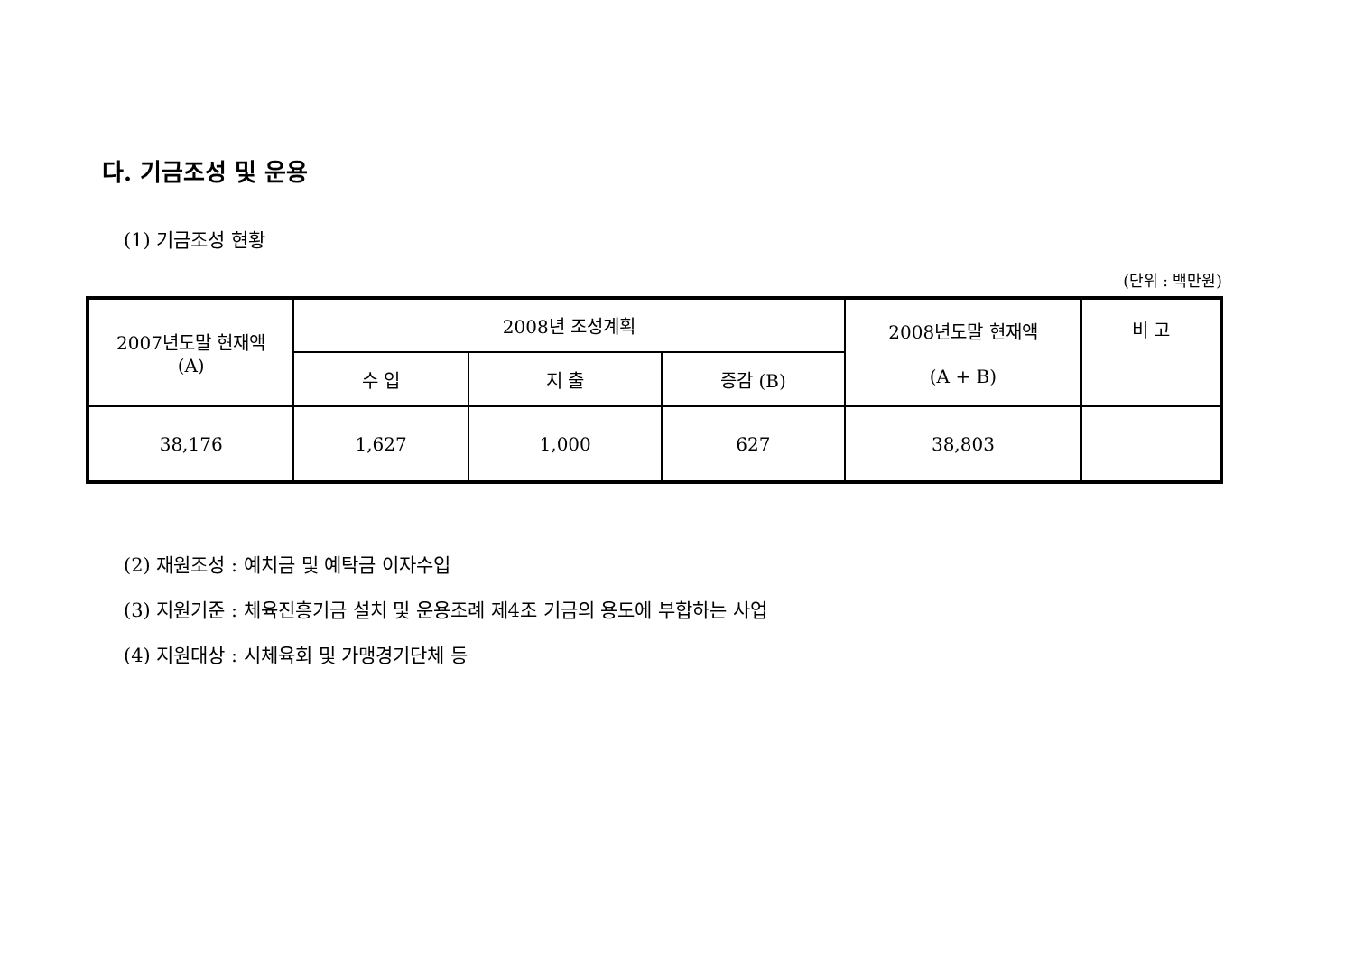다. 기금조성 및 운용
(1) 기금조성 현황
(단위 : 백만원)
| 2007년도말 현재액 (A) | 2008년 조성계획 | | | 2008년도말 현재액 (A + B) | 비 고 |
| --- | --- | --- | --- | --- | --- |
| | 수 입 | 지 출 | 증감 (B) | | |
| 38,176 | 1,627 | 1,000 | 627 | 38,803 | |
(2) 재원조성 : 예치금 및 예탁금 이자수입
(3) 지원기준 : 체육진흥기금 설치 및 운용조례 제4조 기금의 용도에 부합하는 사업
(4) 지원대상 : 시체육회 및 가맹경기단체 등